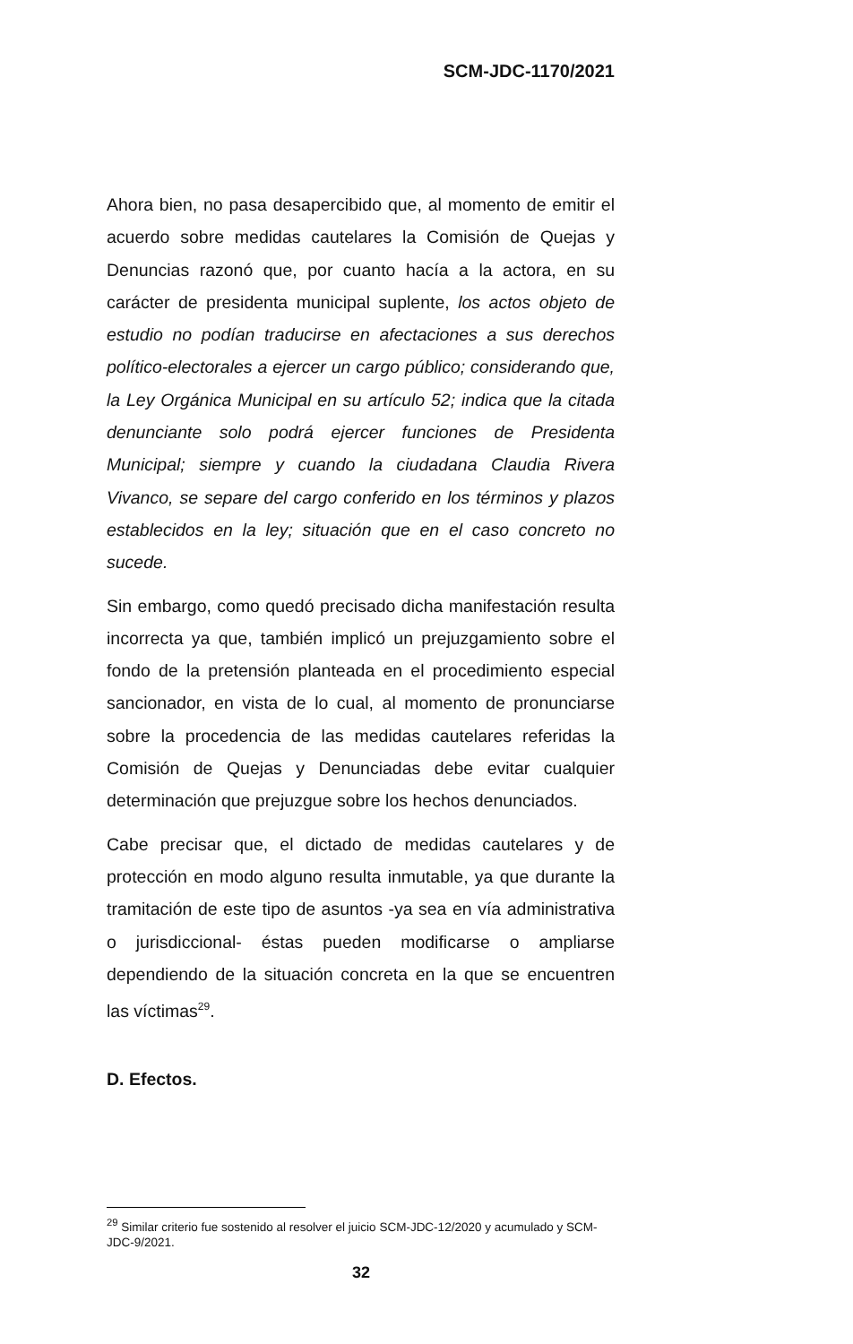SCM-JDC-1170/2021
Ahora bien, no pasa desapercibido que, al momento de emitir el acuerdo sobre medidas cautelares la Comisión de Quejas y Denuncias razonó que, por cuanto hacía a la actora, en su carácter de presidenta municipal suplente, los actos objeto de estudio no podían traducirse en afectaciones a sus derechos político-electorales a ejercer un cargo público; considerando que, la Ley Orgánica Municipal en su artículo 52; indica que la citada denunciante solo podrá ejercer funciones de Presidenta Municipal; siempre y cuando la ciudadana Claudia Rivera Vivanco, se separe del cargo conferido en los términos y plazos establecidos en la ley; situación que en el caso concreto no sucede.
Sin embargo, como quedó precisado dicha manifestación resulta incorrecta ya que, también implicó un prejuzgamiento sobre el fondo de la pretensión planteada en el procedimiento especial sancionador, en vista de lo cual, al momento de pronunciarse sobre la procedencia de las medidas cautelares referidas la Comisión de Quejas y Denunciadas debe evitar cualquier determinación que prejuzgue sobre los hechos denunciados.
Cabe precisar que, el dictado de medidas cautelares y de protección en modo alguno resulta inmutable, ya que durante la tramitación de este tipo de asuntos -ya sea en vía administrativa o jurisdiccional- éstas pueden modificarse o ampliarse dependiendo de la situación concreta en la que se encuentren las víctimas<sup>29</sup>.
D. Efectos.
<sup>29</sup> Similar criterio fue sostenido al resolver el juicio SCM-JDC-12/2020 y acumulado y SCM-JDC-9/2021.
32